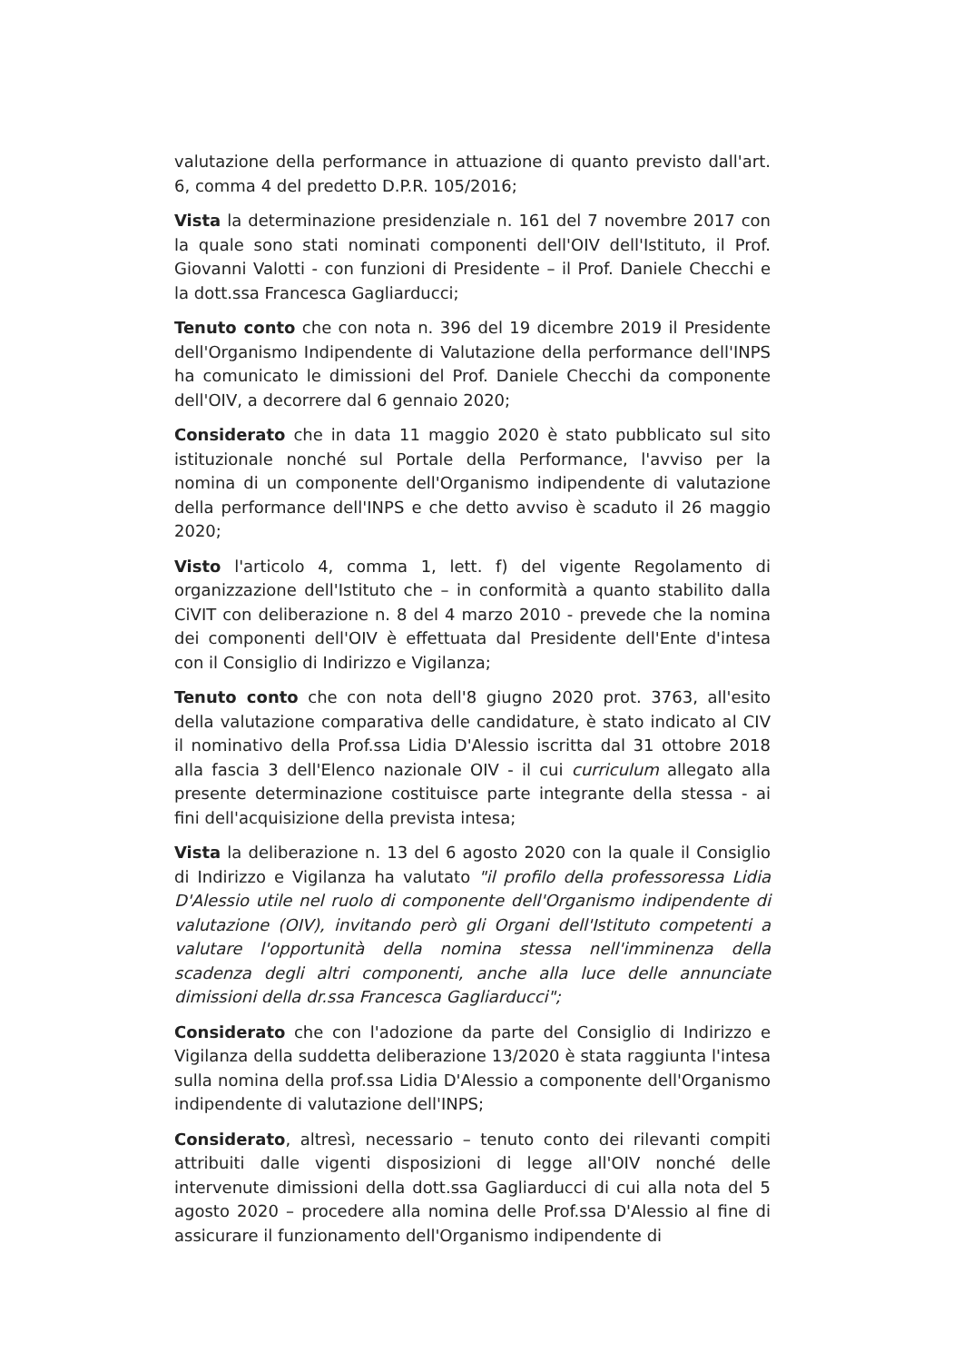valutazione della performance in attuazione di quanto previsto dall'art. 6, comma 4 del predetto D.P.R. 105/2016;
Vista la determinazione presidenziale n. 161 del 7 novembre 2017 con la quale sono stati nominati componenti dell'OIV dell'Istituto, il Prof. Giovanni Valotti - con funzioni di Presidente – il Prof. Daniele Checchi e la dott.ssa Francesca Gagliarducci;
Tenuto conto che con nota n. 396 del 19 dicembre 2019 il Presidente dell'Organismo Indipendente di Valutazione della performance dell'INPS ha comunicato le dimissioni del Prof. Daniele Checchi da componente dell'OIV, a decorrere dal 6 gennaio 2020;
Considerato che in data 11 maggio 2020 è stato pubblicato sul sito istituzionale nonché sul Portale della Performance, l'avviso per la nomina di un componente dell'Organismo indipendente di valutazione della performance dell'INPS e che detto avviso è scaduto il 26 maggio 2020;
Visto l'articolo 4, comma 1, lett. f) del vigente Regolamento di organizzazione dell'Istituto che – in conformità a quanto stabilito dalla CiVIT con deliberazione n. 8 del 4 marzo 2010 - prevede che la nomina dei componenti dell'OIV è effettuata dal Presidente dell'Ente d'intesa con il Consiglio di Indirizzo e Vigilanza;
Tenuto conto che con nota dell'8 giugno 2020 prot. 3763, all'esito della valutazione comparativa delle candidature, è stato indicato al CIV il nominativo della Prof.ssa Lidia D'Alessio iscritta dal 31 ottobre 2018 alla fascia 3 dell'Elenco nazionale OIV - il cui curriculum allegato alla presente determinazione costituisce parte integrante della stessa - ai fini dell'acquisizione della prevista intesa;
Vista la deliberazione n. 13 del 6 agosto 2020 con la quale il Consiglio di Indirizzo e Vigilanza ha valutato "il profilo della professoressa Lidia D'Alessio utile nel ruolo di componente dell'Organismo indipendente di valutazione (OIV), invitando però gli Organi dell'Istituto competenti a valutare l'opportunità della nomina stessa nell'imminenza della scadenza degli altri componenti, anche alla luce delle annunciate dimissioni della dr.ssa Francesca Gagliarducci";
Considerato che con l'adozione da parte del Consiglio di Indirizzo e Vigilanza della suddetta deliberazione 13/2020 è stata raggiunta l'intesa sulla nomina della prof.ssa Lidia D'Alessio a componente dell'Organismo indipendente di valutazione dell'INPS;
Considerato, altresì, necessario – tenuto conto dei rilevanti compiti attribuiti dalle vigenti disposizioni di legge all'OIV nonché delle intervenute dimissioni della dott.ssa Gagliarducci di cui alla nota del 5 agosto 2020 – procedere alla nomina delle Prof.ssa D'Alessio al fine di assicurare il funzionamento dell'Organismo indipendente di